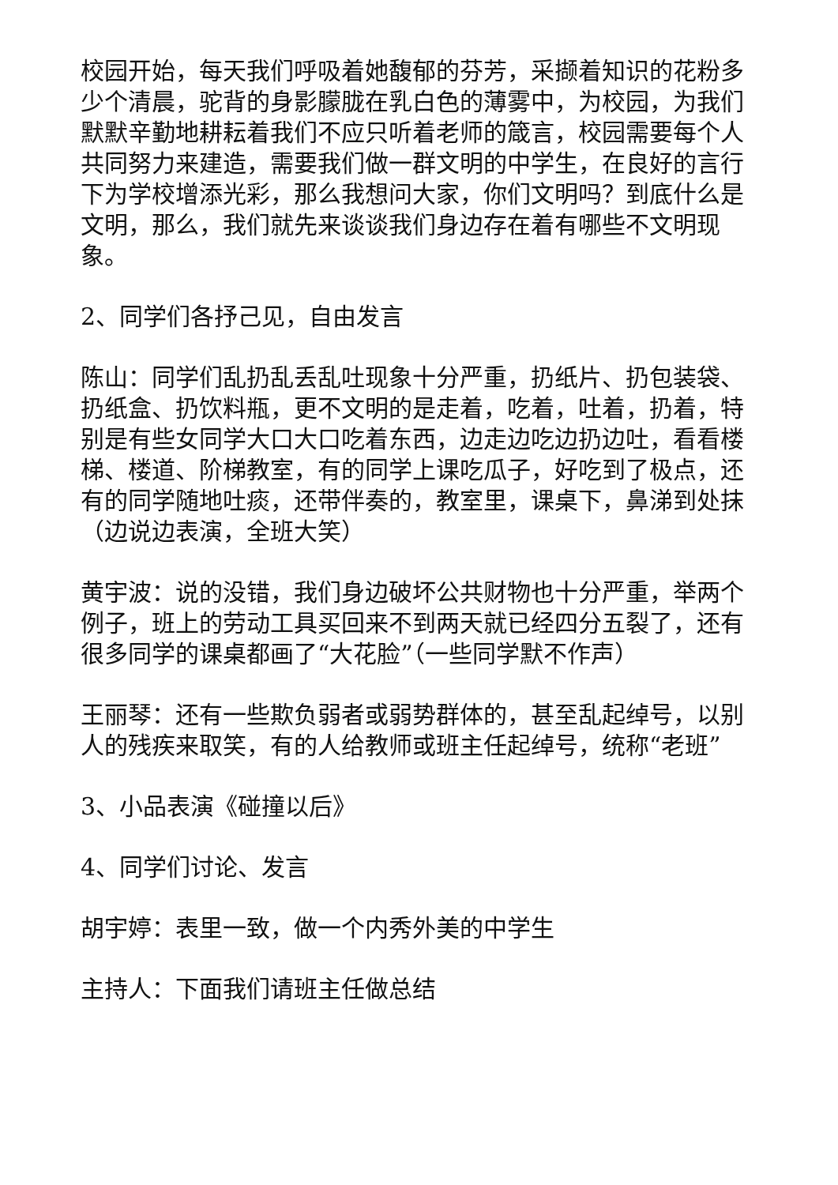校园开始，每天我们呼吸着她馥郁的芬芳，采撷着知识的花粉多少个清晨，驼背的身影朦胧在乳白色的薄雾中，为校园，为我们默默辛勤地耕耘着我们不应只听着老师的箴言，校园需要每个人共同努力来建造，需要我们做一群文明的中学生，在良好的言行下为学校增添光彩，那么我想问大家，你们文明吗？到底什么是文明，那么，我们就先来谈谈我们身边存在着有哪些不文明现象。
2、同学们各抒己见，自由发言
陈山：同学们乱扔乱丢乱吐现象十分严重，扔纸片、扔包装袋、扔纸盒、扔饮料瓶，更不文明的是走着，吃着，吐着，扔着，特别是有些女同学大口大口吃着东西，边走边吃边扔边吐，看看楼梯、楼道、阶梯教室，有的同学上课吃瓜子，好吃到了极点，还有的同学随地吐痰，还带伴奏的，教室里，课桌下，鼻涕到处抹（边说边表演，全班大笑）
黄宇波：说的没错，我们身边破坏公共财物也十分严重，举两个例子，班上的劳动工具买回来不到两天就已经四分五裂了，还有很多同学的课桌都画了“大花脸”（一些同学默不作声）
王丽琴：还有一些欺负弱者或弱势群体的，甚至乱起绰号，以别人的残疾来取笑，有的人给教师或班主任起绰号，统称“老班”
3、小品表演《碰撞以后》
4、同学们讨论、发言
胡宇婷：表里一致，做一个内秀外美的中学生
主持人：下面我们请班主任做总结